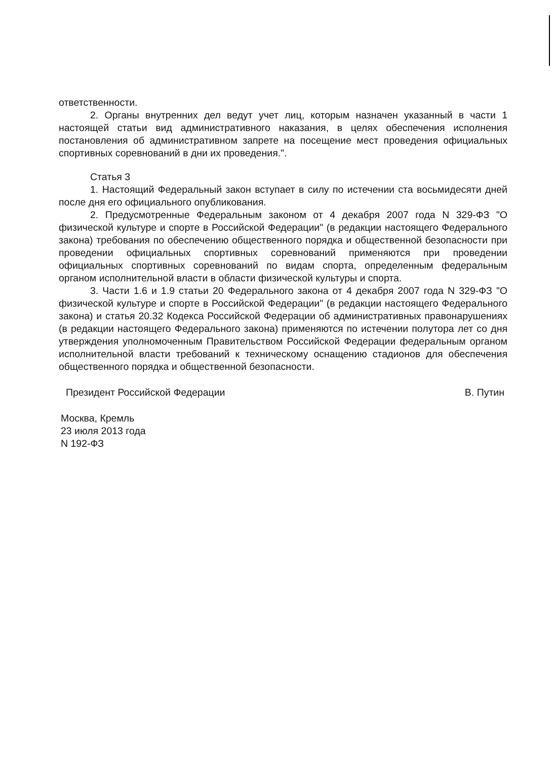ответственности.
2. Органы внутренних дел ведут учет лиц, которым назначен указанный в части 1 настоящей статьи вид административного наказания, в целях обеспечения исполнения постановления об административном запрете на посещение мест проведения официальных спортивных соревнований в дни их проведения.".
Статья 3
1. Настоящий Федеральный закон вступает в силу по истечении ста восьмидесяти дней после дня его официального опубликования.
2. Предусмотренные Федеральным законом от 4 декабря 2007 года N 329-ФЗ "О физической культуре и спорте в Российской Федерации" (в редакции настоящего Федерального закона) требования по обеспечению общественного порядка и общественной безопасности при проведении официальных спортивных соревнований применяются при проведении официальных спортивных соревнований по видам спорта, определенным федеральным органом исполнительной власти в области физической культуры и спорта.
3. Части 1.6 и 1.9 статьи 20 Федерального закона от 4 декабря 2007 года N 329-ФЗ "О физической культуре и спорте в Российской Федерации" (в редакции настоящего Федерального закона) и статья 20.32 Кодекса Российской Федерации об административных правонарушениях (в редакции настоящего Федерального закона) применяются по истечении полутора лет со дня утверждения уполномоченным Правительством Российской Федерации федеральным органом исполнительной власти требований к техническому оснащению стадионов для обеспечения общественного порядка и общественной безопасности.
Президент Российской Федерации В. Путин
Москва, Кремль
23 июля 2013 года
N 192-ФЗ